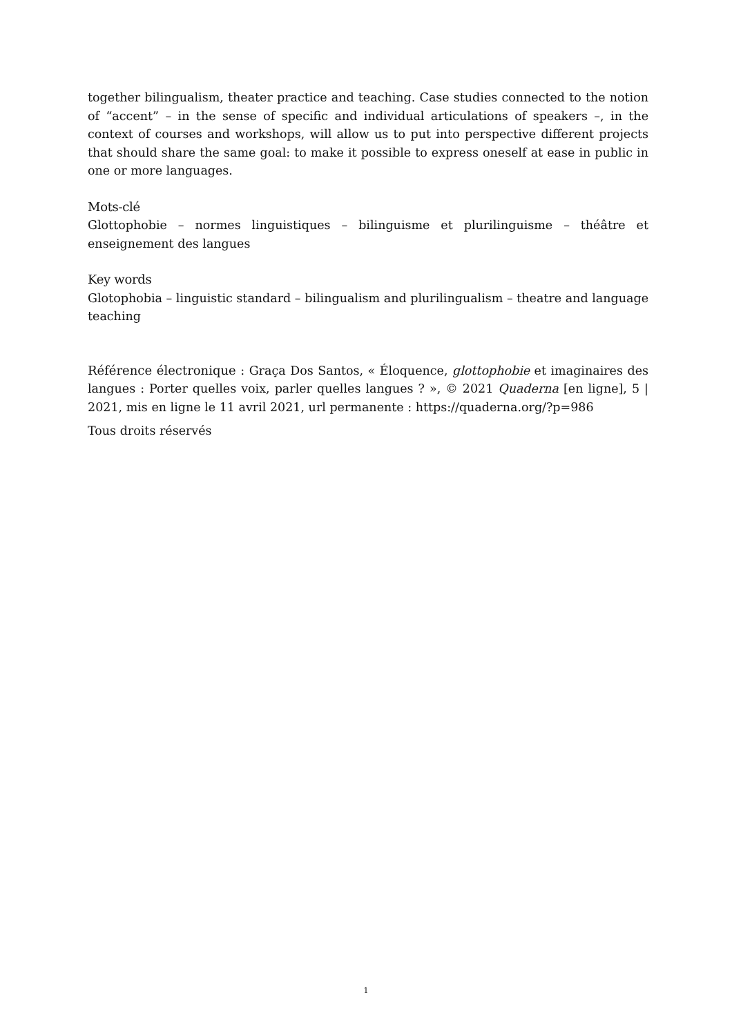together bilingualism, theater practice and teaching. Case studies connected to the notion of “accent” – in the sense of specific and individual articulations of speakers –, in the context of courses and workshops, will allow us to put into perspective different projects that should share the same goal: to make it possible to express oneself at ease in public in one or more languages.
Mots-clé
Glottophobie – normes linguistiques – bilinguisme et plurilinguisme – théâtre et enseignement des langues
Key words
Glotophobia – linguistic standard – bilingualism and plurilingualism – theatre and language teaching
Référence électronique : Graça Dos Santos, « Éloquence, glottophobie et imaginaires des langues : Porter quelles voix, parler quelles langues ? », © 2021 Quaderna [en ligne], 5 | 2021, mis en ligne le 11 avril 2021, url permanente : https://quaderna.org/?p=986
Tous droits réservés
1